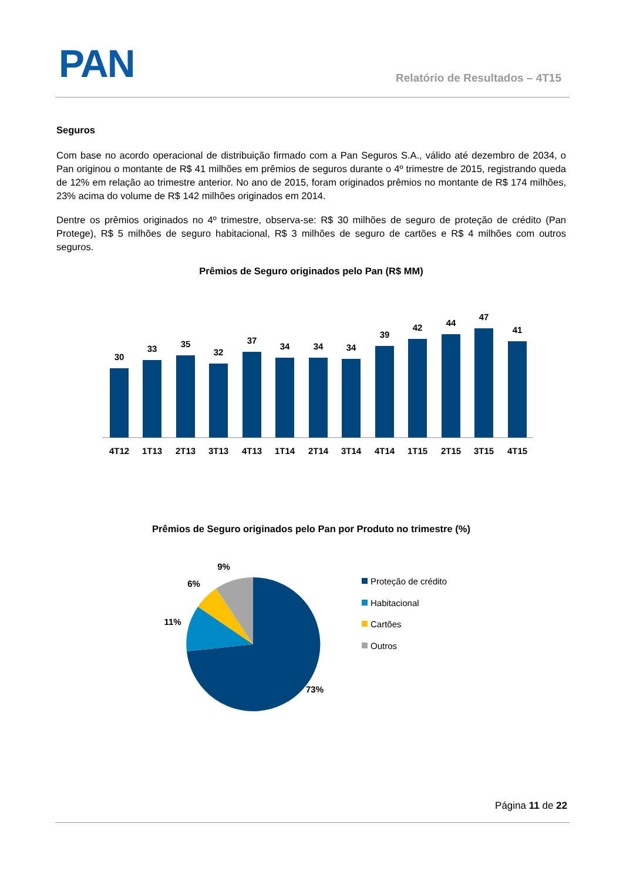PAN Relatório de Resultados – 4T15
Seguros
Com base no acordo operacional de distribuição firmado com a Pan Seguros S.A., válido até dezembro de 2034, o Pan originou o montante de R$ 41 milhões em prêmios de seguros durante o 4º trimestre de 2015, registrando queda de 12% em relação ao trimestre anterior. No ano de 2015, foram originados prêmios no montante de R$ 174 milhões, 23% acima do volume de R$ 142 milhões originados em 2014.
Dentre os prêmios originados no 4º trimestre, observa-se: R$ 30 milhões de seguro de proteção de crédito (Pan Protege), R$ 5 milhões de seguro habitacional, R$ 3 milhões de seguro de cartões e R$ 4 milhões com outros seguros.
Prêmios de Seguro originados pelo Pan (R$ MM)
30
33
35
32
37
34
34
34
39
42
44
47
41
4T12
1T13
2T13
3T13
4T13
1T14
2T14
3T14
4T14
1T15
2T15
3T15
4T15
Prêmios de Seguro originados pelo Pan por Produto no trimestre (%)
9%
6%
11%
73%
Proteção de crédito
Habitacional
Cartões
Outros
Página 11 de 22